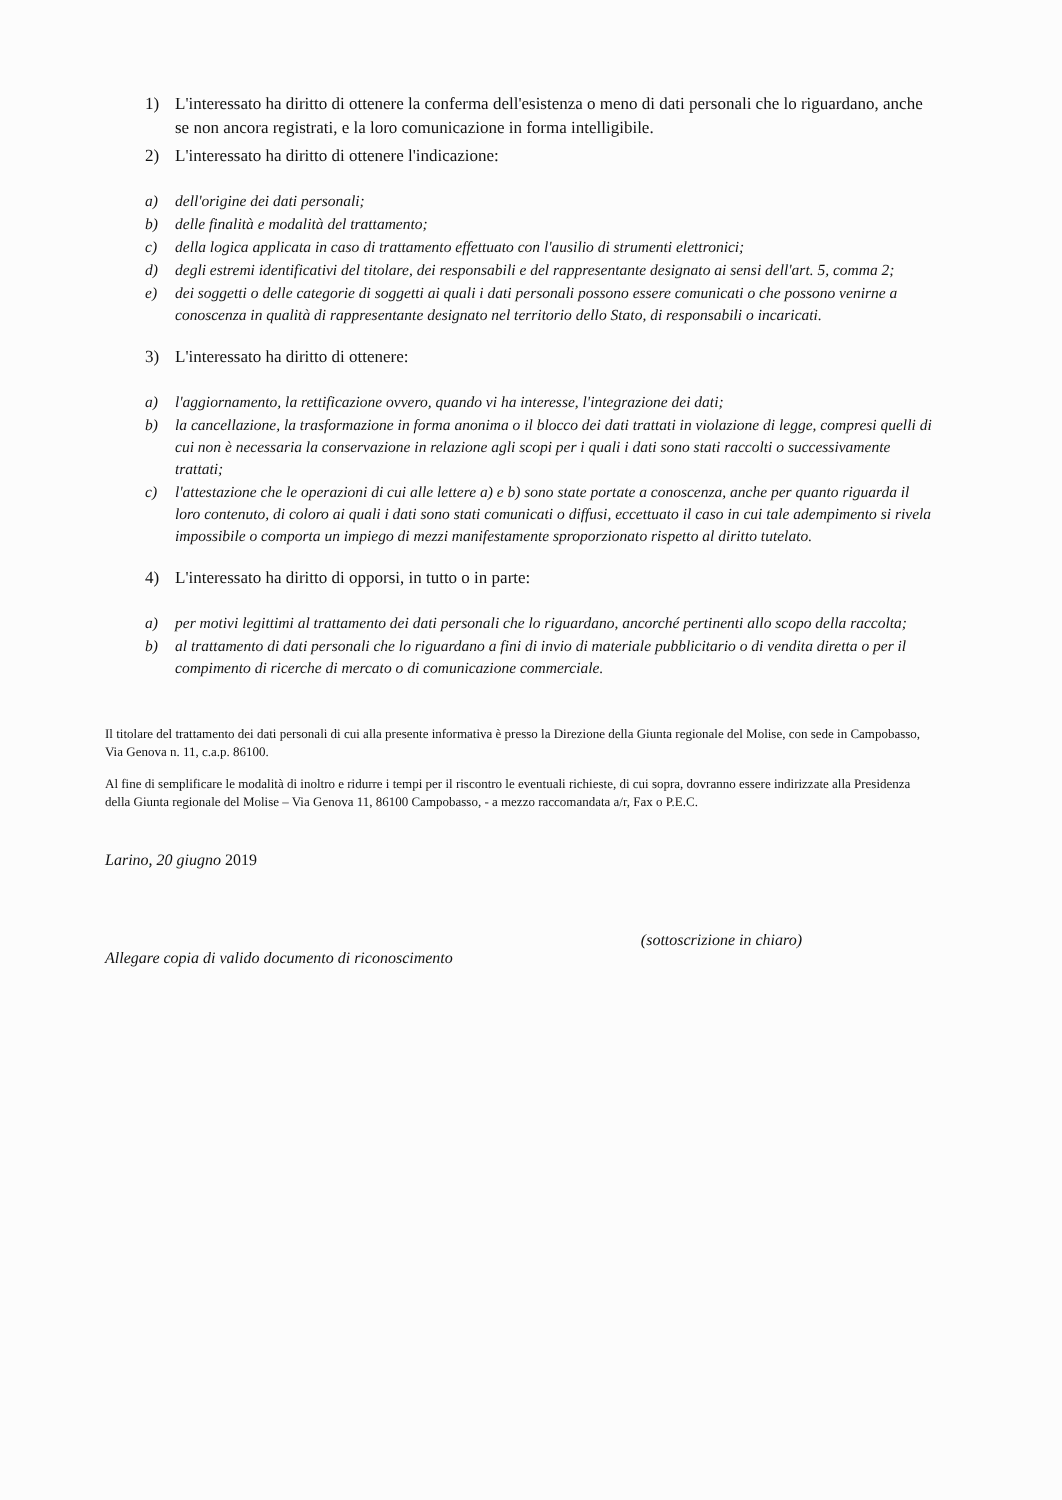1) L'interessato ha diritto di ottenere la conferma dell'esistenza o meno di dati personali che lo riguardano, anche se non ancora registrati, e la loro comunicazione in forma intelligibile.
2) L'interessato ha diritto di ottenere l'indicazione:
a) dell'origine dei dati personali;
b) delle finalità e modalità del trattamento;
c) della logica applicata in caso di trattamento effettuato con l'ausilio di strumenti elettronici;
d) degli estremi identificativi del titolare, dei responsabili e del rappresentante designato ai sensi dell'art. 5, comma 2;
e) dei soggetti o delle categorie di soggetti ai quali i dati personali possono essere comunicati o che possono venirne a conoscenza in qualità di rappresentante designato nel territorio dello Stato, di responsabili o incaricati.
3) L'interessato ha diritto di ottenere:
a) l'aggiornamento, la rettificazione ovvero, quando vi ha interesse, l'integrazione dei dati;
b) la cancellazione, la trasformazione in forma anonima o il blocco dei dati trattati in violazione di legge, compresi quelli di cui non è necessaria la conservazione in relazione agli scopi per i quali i dati sono stati raccolti o successivamente trattati;
c) l'attestazione che le operazioni di cui alle lettere a) e b) sono state portate a conoscenza, anche per quanto riguarda il loro contenuto, di coloro ai quali i dati sono stati comunicati o diffusi, eccettuato il caso in cui tale adempimento si rivela impossibile o comporta un impiego di mezzi manifestamente sproporzionato rispetto al diritto tutelato.
4) L'interessato ha diritto di opporsi, in tutto o in parte:
a) per motivi legittimi al trattamento dei dati personali che lo riguardano, ancorché pertinenti allo scopo della raccolta;
b) al trattamento di dati personali che lo riguardano a fini di invio di materiale pubblicitario o di vendita diretta o per il compimento di ricerche di mercato o di comunicazione commerciale.
Il titolare del trattamento dei dati personali di cui alla presente informativa è presso la Direzione della Giunta regionale del Molise, con sede in Campobasso, Via Genova n. 11, c.a.p. 86100.
Al fine di semplificare le modalità di inoltro e ridurre i tempi per il riscontro le eventuali richieste, di cui sopra, dovranno essere indirizzate alla Presidenza della Giunta regionale del Molise – Via Genova 11, 86100 Campobasso, - a mezzo raccomandata a/r, Fax o P.E.C.
Larino, 20 giugno 2019
(sottoscrizione in chiaro)
Allegare copia di valido documento di riconoscimento